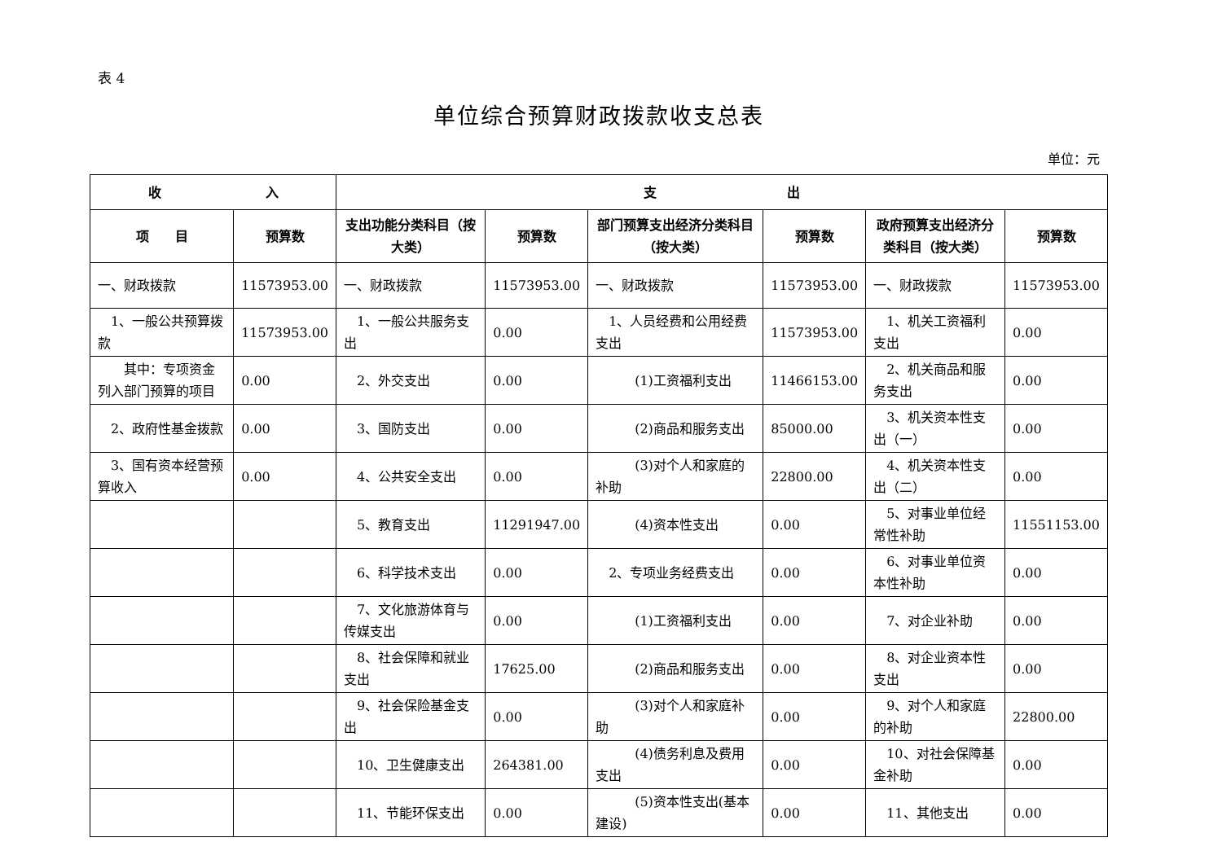表 4
单位综合预算财政拨款收支总表
单位：元
| 收 入 | | 支 出 | | | | | |
| --- | --- | --- | --- | --- | --- | --- | --- |
| 项 目 | 预算数 | 支出功能分类科目（按大类） | 预算数 | 部门预算支出经济分类科目（按大类） | 预算数 | 政府预算支出经济分类科目（按大类） | 预算数 |
| 一、财政拨款 | 11573953.00 | 一、财政拨款 | 11573953.00 | 一、财政拨款 | 11573953.00 | 一、财政拨款 | 11573953.00 |
| 1、一般公共预算拨款 | 11573953.00 | 1、一般公共服务支出 | 0.00 | 1、人员经费和公用经费支出 | 11573953.00 | 1、机关工资福利支出 | 0.00 |
| 其中：专项资金列入部门预算的项目 | 0.00 | 2、外交支出 | 0.00 | (1)工资福利支出 | 11466153.00 | 2、机关商品和服务支出 | 0.00 |
| 2、政府性基金拨款 | 0.00 | 3、国防支出 | 0.00 | (2)商品和服务支出 | 85000.00 | 3、机关资本性支出（一） | 0.00 |
| 3、国有资本经营预算收入 | 0.00 | 4、公共安全支出 | 0.00 | (3)对个人和家庭的补助 | 22800.00 | 4、机关资本性支出（二） | 0.00 |
| | | 5、教育支出 | 11291947.00 | (4)资本性支出 | 0.00 | 5、对事业单位经常性补助 | 11551153.00 |
| | | 6、科学技术支出 | 0.00 | 2、专项业务经费支出 | 0.00 | 6、对事业单位资本性补助 | 0.00 |
| | | 7、文化旅游体育与传媒支出 | 0.00 | (1)工资福利支出 | 0.00 | 7、对企业补助 | 0.00 |
| | | 8、社会保障和就业支出 | 17625.00 | (2)商品和服务支出 | 0.00 | 8、对企业资本性支出 | 0.00 |
| | | 9、社会保险基金支出 | 0.00 | (3)对个人和家庭补助 | 0.00 | 9、对个人和家庭的补助 | 22800.00 |
| | | 10、卫生健康支出 | 264381.00 | (4)债务利息及费用支出 | 0.00 | 10、对社会保障基金补助 | 0.00 |
| | | 11、节能环保支出 | 0.00 | (5)资本性支出(基本建设) | 0.00 | 11、其他支出 | 0.00 |